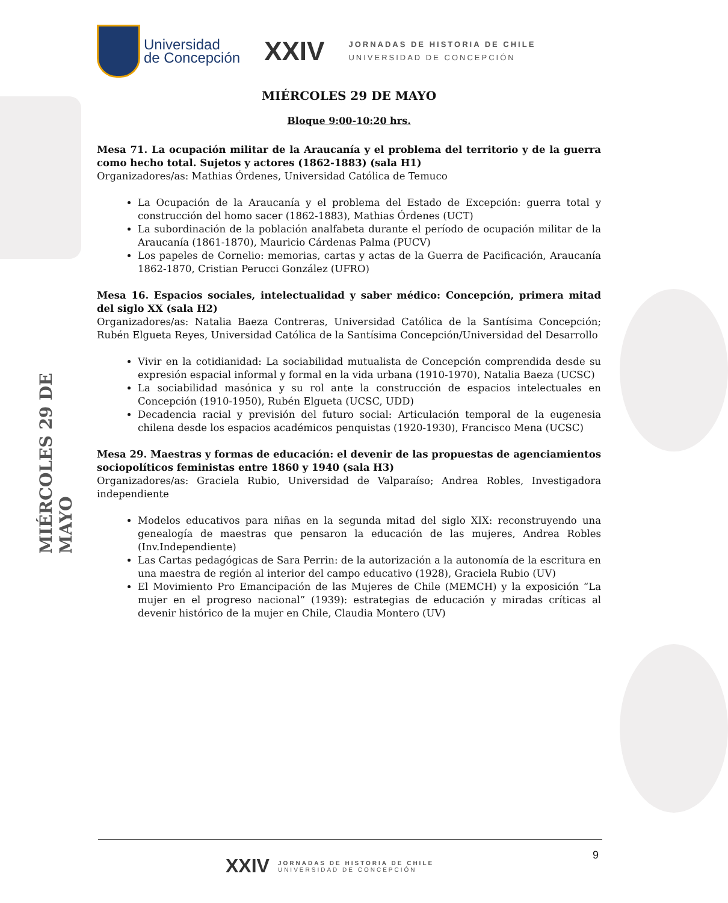MIÉRCOLES 29 DE MAYO
Universidad
de Concepción
XXIV
JORNADAS DE HISTORIA DE CHILE
UNIVERSIDAD DE CONCEPCIÓN
MIÉRCOLES 29 DE MAYO
Bloque 9:00-10:20 hrs.
Mesa 71. La ocupación militar de la Araucanía y el problema del territorio y de la guerra como hecho total. Sujetos y actores (1862-1883) (sala H1)
Organizadores/as: Mathias Órdenes, Universidad Católica de Temuco
La Ocupación de la Araucanía y el problema del Estado de Excepción: guerra total y construcción del homo sacer (1862-1883), Mathias Órdenes (UCT)
La subordinación de la población analfabeta durante el período de ocupación militar de la Araucanía (1861-1870), Mauricio Cárdenas Palma (PUCV)
Los papeles de Cornelio: memorias, cartas y actas de la Guerra de Pacificación, Araucanía 1862-1870, Cristian Perucci González (UFRO)
Mesa 16. Espacios sociales, intelectualidad y saber médico: Concepción, primera mitad del siglo XX (sala H2)
Organizadores/as: Natalia Baeza Contreras, Universidad Católica de la Santísima Concepción; Rubén Elgueta Reyes, Universidad Católica de la Santísima Concepción/Universidad del Desarrollo
Vivir en la cotidianidad: La sociabilidad mutualista de Concepción comprendida desde su expresión espacial informal y formal en la vida urbana (1910-1970), Natalia Baeza (UCSC)
La sociabilidad masónica y su rol ante la construcción de espacios intelectuales en Concepción (1910-1950), Rubén Elgueta (UCSC, UDD)
Decadencia racial y previsión del futuro social: Articulación temporal de la eugenesia chilena desde los espacios académicos penquistas (1920-1930), Francisco Mena (UCSC)
Mesa 29. Maestras y formas de educación: el devenir de las propuestas de agenciamientos sociopolíticos feministas entre 1860 y 1940 (sala H3)
Organizadores/as: Graciela Rubio, Universidad de Valparaíso; Andrea Robles, Investigadora independiente
Modelos educativos para niñas en la segunda mitad del siglo XIX: reconstruyendo una genealogía de maestras que pensaron la educación de las mujeres, Andrea Robles (Inv.Independiente)
Las Cartas pedagógicas de Sara Perrin: de la autorización a la autonomía de la escritura en una maestra de región al interior del campo educativo (1928), Graciela Rubio (UV)
El Movimiento Pro Emancipación de las Mujeres de Chile (MEMCH) y la exposición “La mujer en el progreso nacional” (1939): estrategias de educación y miradas críticas al devenir histórico de la mujer en Chile, Claudia Montero (UV)
9
XXIV JORNADAS DE HISTORIA DE CHILE
UNIVERSIDAD DE CONCEPCIÓN